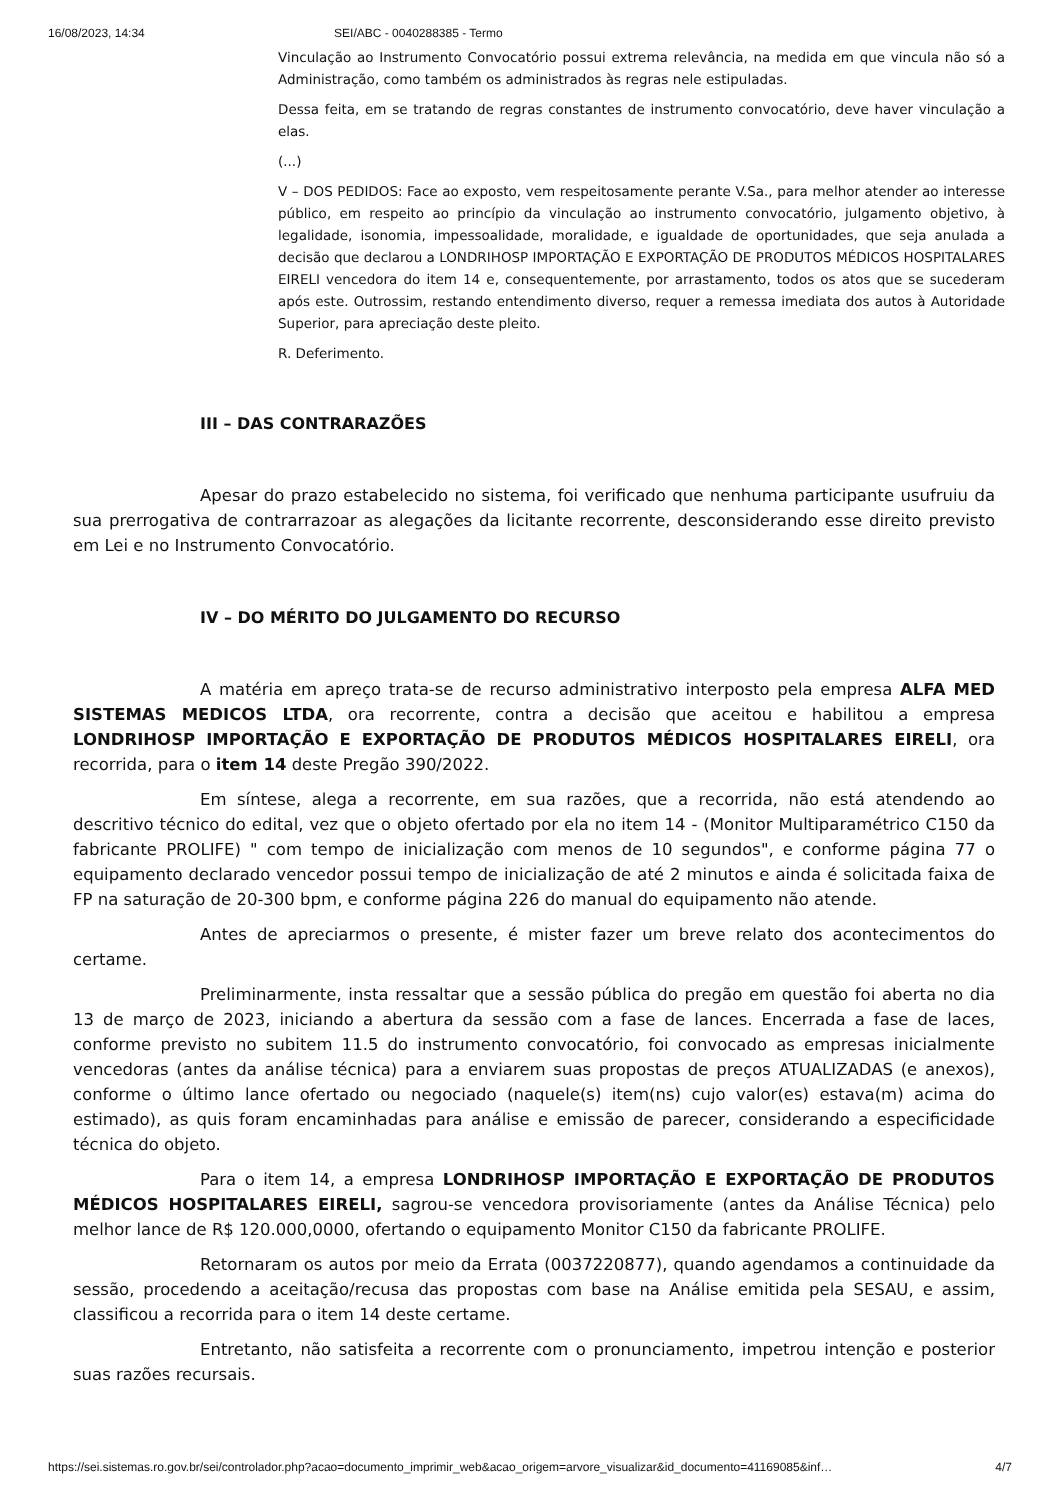16/08/2023, 14:34 SEI/ABC - 0040288385 - Termo
Vinculação ao Instrumento Convocatório possui extrema relevância, na medida em que vincula não só a Administração, como também os administrados às regras nele estipuladas.
Dessa feita, em se tratando de regras constantes de instrumento convocatório, deve haver vinculação a elas.
(...)
V – DOS PEDIDOS: Face ao exposto, vem respeitosamente perante V.Sa., para melhor atender ao interesse público, em respeito ao princípio da vinculação ao instrumento convocatório, julgamento objetivo, à legalidade, isonomia, impessoalidade, moralidade, e igualdade de oportunidades, que seja anulada a decisão que declarou a LONDRIHOSP IMPORTAÇÃO E EXPORTAÇÃO DE PRODUTOS MÉDICOS HOSPITALARES EIRELI vencedora do item 14 e, consequentemente, por arrastamento, todos os atos que se sucederam após este. Outrossim, restando entendimento diverso, requer a remessa imediata dos autos à Autoridade Superior, para apreciação deste pleito.
R. Deferimento.
III – DAS CONTRARAZÕES
Apesar do prazo estabelecido no sistema, foi verificado que nenhuma participante usufruiu da sua prerrogativa de contrarrazoar as alegações da licitante recorrente, desconsiderando esse direito previsto em Lei e no Instrumento Convocatório.
IV – DO MÉRITO DO JULGAMENTO DO RECURSO
A matéria em apreço trata-se de recurso administrativo interposto pela empresa ALFA MED SISTEMAS MEDICOS LTDA, ora recorrente, contra a decisão que aceitou e habilitou a empresa LONDRIHOSP IMPORTAÇÃO E EXPORTAÇÃO DE PRODUTOS MÉDICOS HOSPITALARES EIRELI, ora recorrida, para o item 14 deste Pregão 390/2022.
Em síntese, alega a recorrente, em sua razões, que a recorrida, não está atendendo ao descritivo técnico do edital, vez que o objeto ofertado por ela no item 14 - (Monitor Multiparamétrico C150 da fabricante PROLIFE) " com tempo de inicialização com menos de 10 segundos", e conforme página 77 o equipamento declarado vencedor possui tempo de inicialização de até 2 minutos e ainda é solicitada faixa de FP na saturação de 20-300 bpm, e conforme página 226 do manual do equipamento não atende.
Antes de apreciarmos o presente, é mister fazer um breve relato dos acontecimentos do certame.
Preliminarmente, insta ressaltar que a sessão pública do pregão em questão foi aberta no dia 13 de março de 2023, iniciando a abertura da sessão com a fase de lances. Encerrada a fase de laces, conforme previsto no subitem 11.5 do instrumento convocatório, foi convocado as empresas inicialmente vencedoras (antes da análise técnica) para a enviarem suas propostas de preços ATUALIZADAS (e anexos), conforme o último lance ofertado ou negociado (naquele(s) item(ns) cujo valor(es) estava(m) acima do estimado), as quis foram encaminhadas para análise e emissão de parecer, considerando a especificidade técnica do objeto.
Para o item 14, a empresa LONDRIHOSP IMPORTAÇÃO E EXPORTAÇÃO DE PRODUTOS MÉDICOS HOSPITALARES EIRELI, sagrou-se vencedora provisoriamente (antes da Análise Técnica) pelo melhor lance de R$ 120.000,0000, ofertando o equipamento Monitor C150 da fabricante PROLIFE.
Retornaram os autos por meio da Errata (0037220877), quando agendamos a continuidade da sessão, procedendo a aceitação/recusa das propostas com base na Análise emitida pela SESAU, e assim, classificou a recorrida para o item 14 deste certame.
Entretanto, não satisfeita a recorrente com o pronunciamento, impetrou intenção e posterior suas razões recursais.
https://sei.sistemas.ro.gov.br/sei/controlador.php?acao=documento_imprimir_web&acao_origem=arvore_visualizar&id_documento=41169085&inf… 4/7